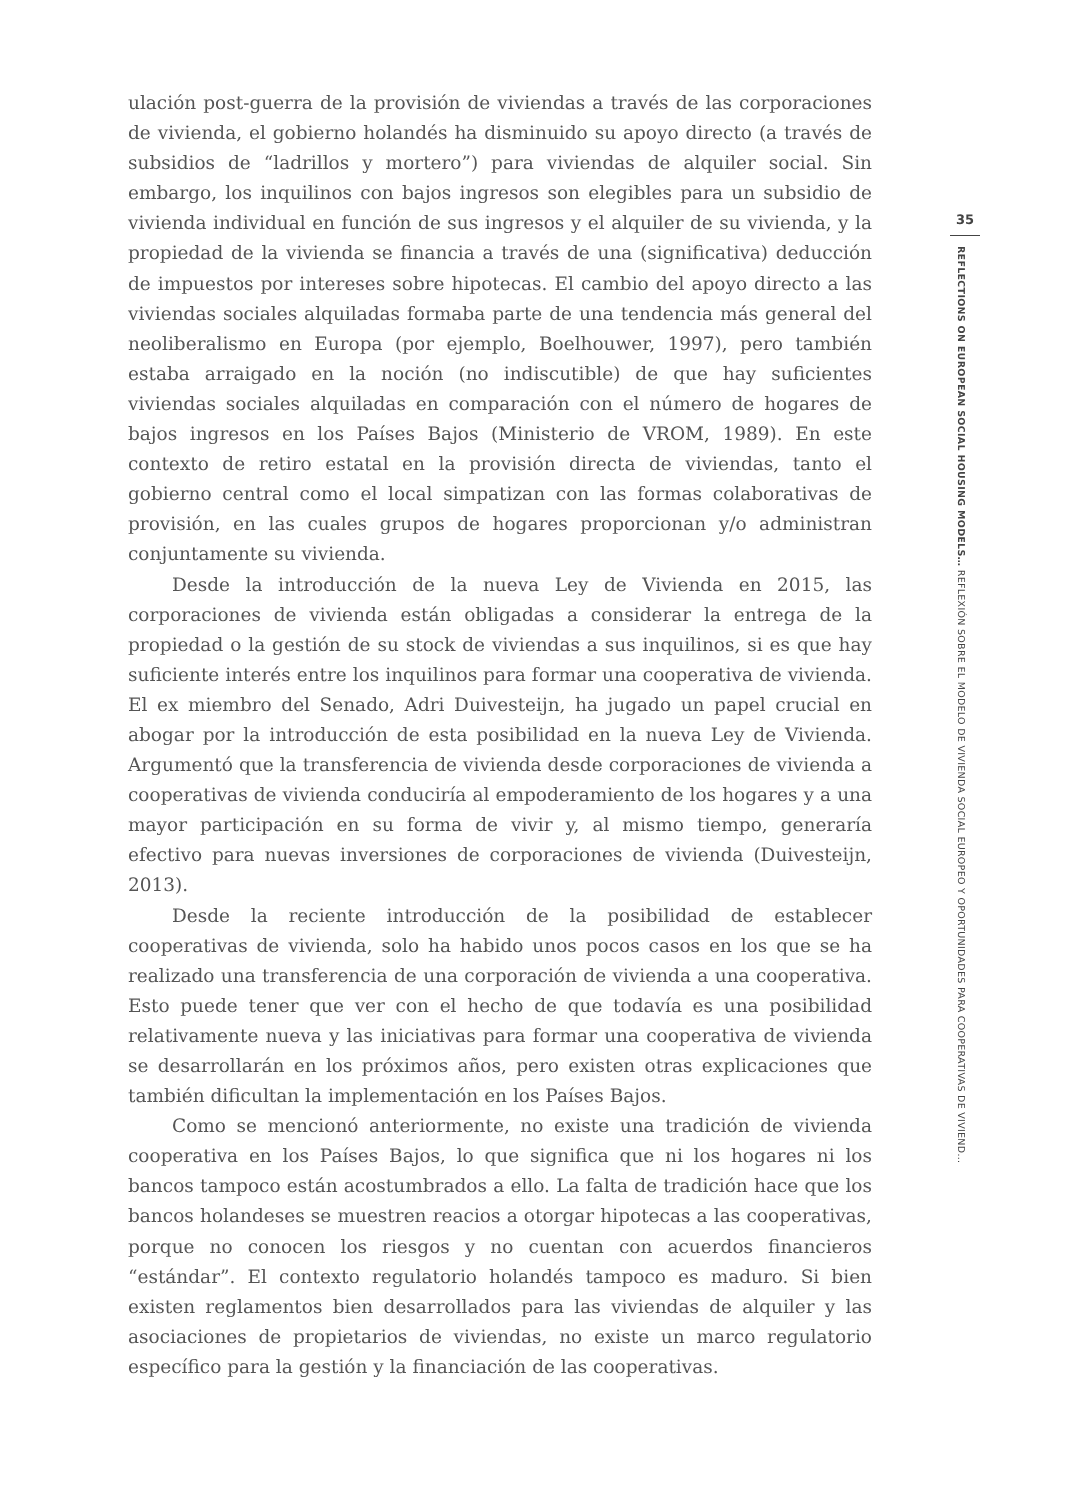ulación post-guerra de la provisión de viviendas a través de las corporaciones de vivienda, el gobierno holandés ha disminuido su apoyo directo (a través de subsidios de “ladrillos y mortero”) para viviendas de alquiler social. Sin embargo, los inquilinos con bajos ingresos son elegibles para un subsidio de vivienda individual en función de sus ingresos y el alquiler de su vivienda, y la propiedad de la vivienda se financia a través de una (significativa) deducción de impuestos por intereses sobre hipotecas. El cambio del apoyo directo a las viviendas sociales alquiladas formaba parte de una tendencia más general del neoliberalismo en Europa (por ejemplo, Boelhouwer, 1997), pero también estaba arraigado en la noción (no indiscutible) de que hay suficientes viviendas sociales alquiladas en comparación con el número de hogares de bajos ingresos en los Países Bajos (Ministerio de VROM, 1989). En este contexto de retiro estatal en la provisión directa de viviendas, tanto el gobierno central como el local simpatizan con las formas colaborativas de provisión, en las cuales grupos de hogares proporcionan y/o administran conjuntamente su vivienda.
Desde la introducción de la nueva Ley de Vivienda en 2015, las corporaciones de vivienda están obligadas a considerar la entrega de la propiedad o la gestión de su stock de viviendas a sus inquilinos, si es que hay suficiente interés entre los inquilinos para formar una cooperativa de vivienda. El ex miembro del Senado, Adri Duivesteijn, ha jugado un papel crucial en abogar por la introducción de esta posibilidad en la nueva Ley de Vivienda. Argumentó que la transferencia de vivienda desde corporaciones de vivienda a cooperativas de vivienda conduciría al empoderamiento de los hogares y a una mayor participación en su forma de vivir y, al mismo tiempo, generaría efectivo para nuevas inversiones de corporaciones de vivienda (Duivesteijn, 2013).
Desde la reciente introducción de la posibilidad de establecer cooperativas de vivienda, solo ha habido unos pocos casos en los que se ha realizado una transferencia de una corporación de vivienda a una cooperativa. Esto puede tener que ver con el hecho de que todavía es una posibilidad relativamente nueva y las iniciativas para formar una cooperativa de vivienda se desarrollarán en los próximos años, pero existen otras explicaciones que también dificultan la implementación en los Países Bajos.
Como se mencionó anteriormente, no existe una tradición de vivienda cooperativa en los Países Bajos, lo que significa que ni los hogares ni los bancos tampoco están acostumbrados a ello. La falta de tradición hace que los bancos holandeses se muestren reacios a otorgar hipotecas a las cooperativas, porque no conocen los riesgos y no cuentan con acuerdos financieros “estándar”. El contexto regulatorio holandés tampoco es maduro. Si bien existen reglamentos bien desarrollados para las viviendas de alquiler y las asociaciones de propietarios de viviendas, no existe un marco regulatorio específico para la gestión y la financiación de las cooperativas.
35
REFLECTIONS ON EUROPEAN SOCIAL HOUSING MODELS… REFLEXIÓN SOBRE EL MODELO DE VIVIENDA SOCIAL EUROPEO Y OPORTUNIDADES PARA COOPERATIVAS DE VIVIEND…